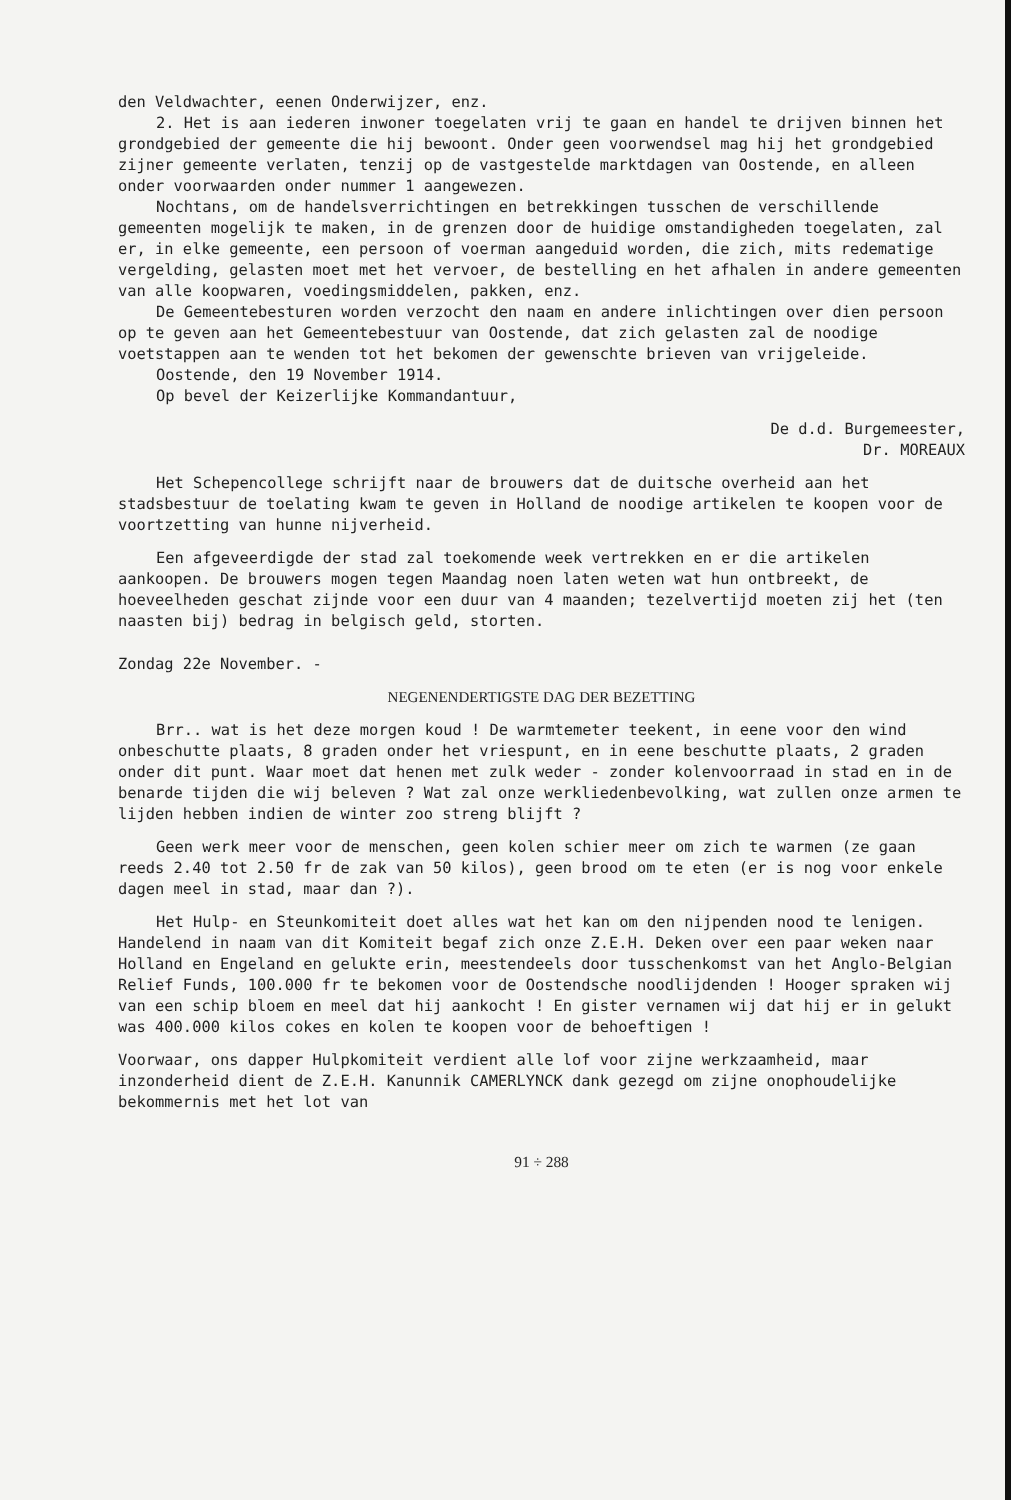den Veldwachter, eenen Onderwijzer, enz.
2. Het is aan iederen inwoner toegelaten vrij te gaan en handel te drijven binnen het grondgebied der gemeente die hij bewoont. Onder geen voorwendsel mag hij het grondgebied zijner gemeente verlaten, tenzij op de vastgestelde marktdagen van Oostende, en alleen onder voorwaarden onder nummer 1 aangewezen.
Nochtans, om de handelsverrichtingen en betrekkingen tusschen de verschillende gemeenten mogelijk te maken, in de grenzen door de huidige omstandigheden toegelaten, zal er, in elke gemeente, een persoon of voerman aangeduid worden, die zich, mits redematige vergelding, gelasten moet met het vervoer, de bestelling en het afhalen in andere gemeenten van alle koopwaren, voedingsmiddelen, pakken, enz.
De Gemeentebesturen worden verzocht den naam en andere inlichtingen over dien persoon op te geven aan het Gemeentebestuur van Oostende, dat zich gelasten zal de noodige voetstappen aan te wenden tot het bekomen der gewenschte brieven van vrijgeleide.
Oostende, den 19 November 1914.
Op bevel der Keizerlijke Kommandantuur,
De d.d. Burgemeester,
Dr. MOREAUX
Het Schepencollege schrijft naar de brouwers dat de duitsche overheid aan het stadsbestuur de toelating kwam te geven in Holland de noodige artikelen te koopen voor de voortzetting van hunne nijverheid.
Een afgeveerdigde der stad zal toekomende week vertrekken en er die artikelen aankoopen. De brouwers mogen tegen Maandag noen laten weten wat hun ontbreekt, de hoeveelheden geschat zijnde voor een duur van 4 maanden; tezelvertijd moeten zij het (ten naasten bij) bedrag in belgisch geld, storten.
Zondag 22e November. -
NEGENENDERTIGSTE DAG DER BEZETTING
Brr.. wat is het deze morgen koud ! De warmtemeter teekent, in eene voor den wind onbeschutte plaats, 8 graden onder het vriespunt, en in eene beschutte plaats, 2 graden onder dit punt. Waar moet dat henen met zulk weder - zonder kolenvoorraad in stad en in de benarde tijden die wij beleven ? Wat zal onze werkliedenbevolking, wat zullen onze armen te lijden hebben indien de winter zoo streng blijft ?
Geen werk meer voor de menschen, geen kolen schier meer om zich te warmen (ze gaan reeds 2.40 tot 2.50 fr de zak van 50 kilos), geen brood om te eten (er is nog voor enkele dagen meel in stad, maar dan ?).
Het Hulp- en Steunkomiteit doet alles wat het kan om den nijpenden nood te lenigen. Handelend in naam van dit Komiteit begaf zich onze Z.E.H. Deken over een paar weken naar Holland en Engeland en gelukte erin, meestendeels door tusschenkomst van het Anglo-Belgian Relief Funds, 100.000 fr te bekomen voor de Oostendsche noodlijdenden ! Hooger spraken wij van een schip bloem en meel dat hij aankocht ! En gister vernamen wij dat hij er in gelukt was 400.000 kilos cokes en kolen te koopen voor de behoeftigen !
Voorwaar, ons dapper Hulpkomiteit verdient alle lof voor zijne werkzaamheid, maar inzonderheid dient de Z.E.H. Kanunnik CAMERLYNCK dank gezegd om zijne onophoudelijke bekommernis met het lot van
91 ÷ 288